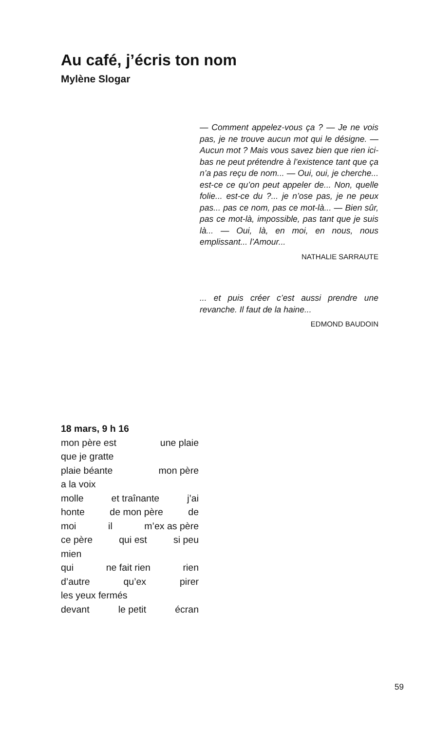Au café, j’écris ton nom
Mylène Slogar
— Comment appelez-vous ça ? — Je ne vois pas, je ne trouve aucun mot qui le désigne. — Aucun mot ? Mais vous savez bien que rien ici-bas ne peut prétendre à l’existence tant que ça n’a pas reçu de nom... — Oui, oui, je cherche... est-ce ce qu’on peut appeler de... Non, quelle folie... est-ce du ?... je n’ose pas, je ne peux pas... pas ce nom, pas ce mot-là... — Bien sûr, pas ce mot-là, impossible, pas tant que je suis là... — Oui, là, en moi, en nous, nous emplissant... l’Amour...
NATHALIE SARRAUTE
... et puis créer c’est aussi prendre une revanche. Il faut de la haine...
EDMOND BAUDOIN
18 mars, 9 h 16
mon père est une plaie
que je gratte
plaie béante mon père
a la voix
molle et traînante j’ai
honte de mon père de
moi il m’ex as père
ce père qui est si peu
mien
qui ne fait rien rien
d’autre qu’ex pirer
les yeux fermés
devant le petit écran
59